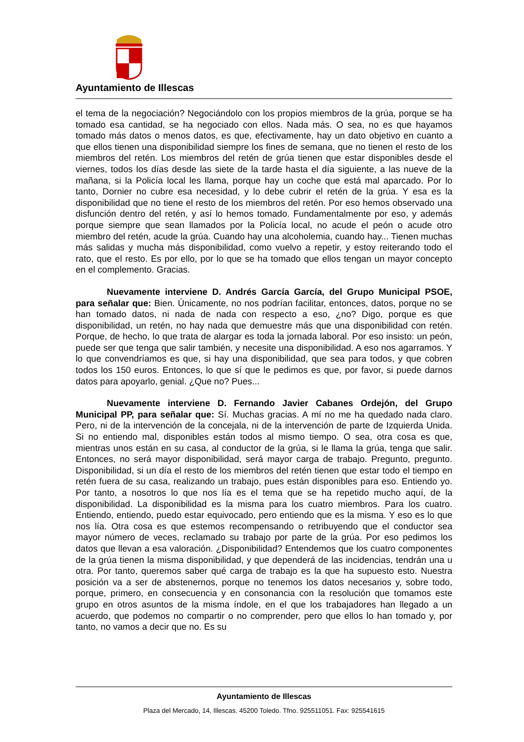Ayuntamiento de Illescas
el tema de la negociación? Negociándolo con los propios miembros de la grúa, porque se ha tomado esa cantidad, se ha negociado con ellos. Nada más. O sea, no es que hayamos tomado más datos o menos datos, es que, efectivamente, hay un dato objetivo en cuanto a que ellos tienen una disponibilidad siempre los fines de semana, que no tienen el resto de los miembros del retén. Los miembros del retén de grúa tienen que estar disponibles desde el viernes, todos los días desde las siete de la tarde hasta el día siguiente, a las nueve de la mañana, si la Policía local les llama, porque hay un coche que está mal aparcado. Por lo tanto, Dornier no cubre esa necesidad, y lo debe cubrir el retén de la grúa. Y esa es la disponibilidad que no tiene el resto de los miembros del retén. Por eso hemos observado una disfunción dentro del retén, y así lo hemos tomado. Fundamentalmente por eso, y además porque siempre que sean llamados por la Policía local, no acude el peón o acude otro miembro del retén, acude la grúa. Cuando hay una alcoholemia, cuando hay... Tienen muchas más salidas y mucha más disponibilidad, como vuelvo a repetir, y estoy reiterando todo el rato, que el resto. Es por ello, por lo que se ha tomado que ellos tengan un mayor concepto en el complemento. Gracias.
Nuevamente interviene D. Andrés García García, del Grupo Municipal PSOE, para señalar que: Bien. Únicamente, no nos podrían facilitar, entonces, datos, porque no se han tomado datos, ni nada de nada con respecto a eso, ¿no? Digo, porque es que disponibilidad, un retén, no hay nada que demuestre más que una disponibilidad con retén. Porque, de hecho, lo que trata de alargar es toda la jornada laboral. Por eso insisto: un peón, puede ser que tenga que salir también, y necesite una disponibilidad. A eso nos agarramos. Y lo que convendríamos es que, si hay una disponibilidad, que sea para todos, y que cobren todos los 150 euros. Entonces, lo que sí que le pedimos es que, por favor, si puede darnos datos para apoyarlo, genial. ¿Que no? Pues...
Nuevamente interviene D. Fernando Javier Cabanes Ordejón, del Grupo Municipal PP, para señalar que: Sí. Muchas gracias. A mí no me ha quedado nada claro. Pero, ni de la intervención de la concejala, ni de la intervención de parte de Izquierda Unida. Si no entiendo mal, disponibles están todos al mismo tiempo. O sea, otra cosa es que, mientras unos están en su casa, al conductor de la grúa, si le llama la grúa, tenga que salir. Entonces, no será mayor disponibilidad, será mayor carga de trabajo. Pregunto, pregunto. Disponibilidad, si un día el resto de los miembros del retén tienen que estar todo el tiempo en retén fuera de su casa, realizando un trabajo, pues están disponibles para eso. Entiendo yo. Por tanto, a nosotros lo que nos lía es el tema que se ha repetido mucho aquí, de la disponibilidad. La disponibilidad es la misma para los cuatro miembros. Para los cuatro. Entiendo, entiendo, puedo estar equivocado, pero entiendo que es la misma. Y eso es lo que nos lía. Otra cosa es que estemos recompensando o retribuyendo que el conductor sea mayor número de veces, reclamado su trabajo por parte de la grúa. Por eso pedimos los datos que llevan a esa valoración. ¿Disponibilidad? Entendemos que los cuatro componentes de la grúa tienen la misma disponibilidad, y que dependerá de las incidencias, tendrán una u otra. Por tanto, queremos saber qué carga de trabajo es la que ha supuesto esto. Nuestra posición va a ser de abstenernos, porque no tenemos los datos necesarios y, sobre todo, porque, primero, en consecuencia y en consonancia con la resolución que tomamos este grupo en otros asuntos de la misma índole, en el que los trabajadores han llegado a un acuerdo, que podemos no compartir o no comprender, pero que ellos lo han tomado y, por tanto, no vamos a decir que no. Es su
Ayuntamiento de Illescas
Plaza del Mercado, 14, Illescas. 45200 Toledo. Tfno. 925511051. Fax: 925541615